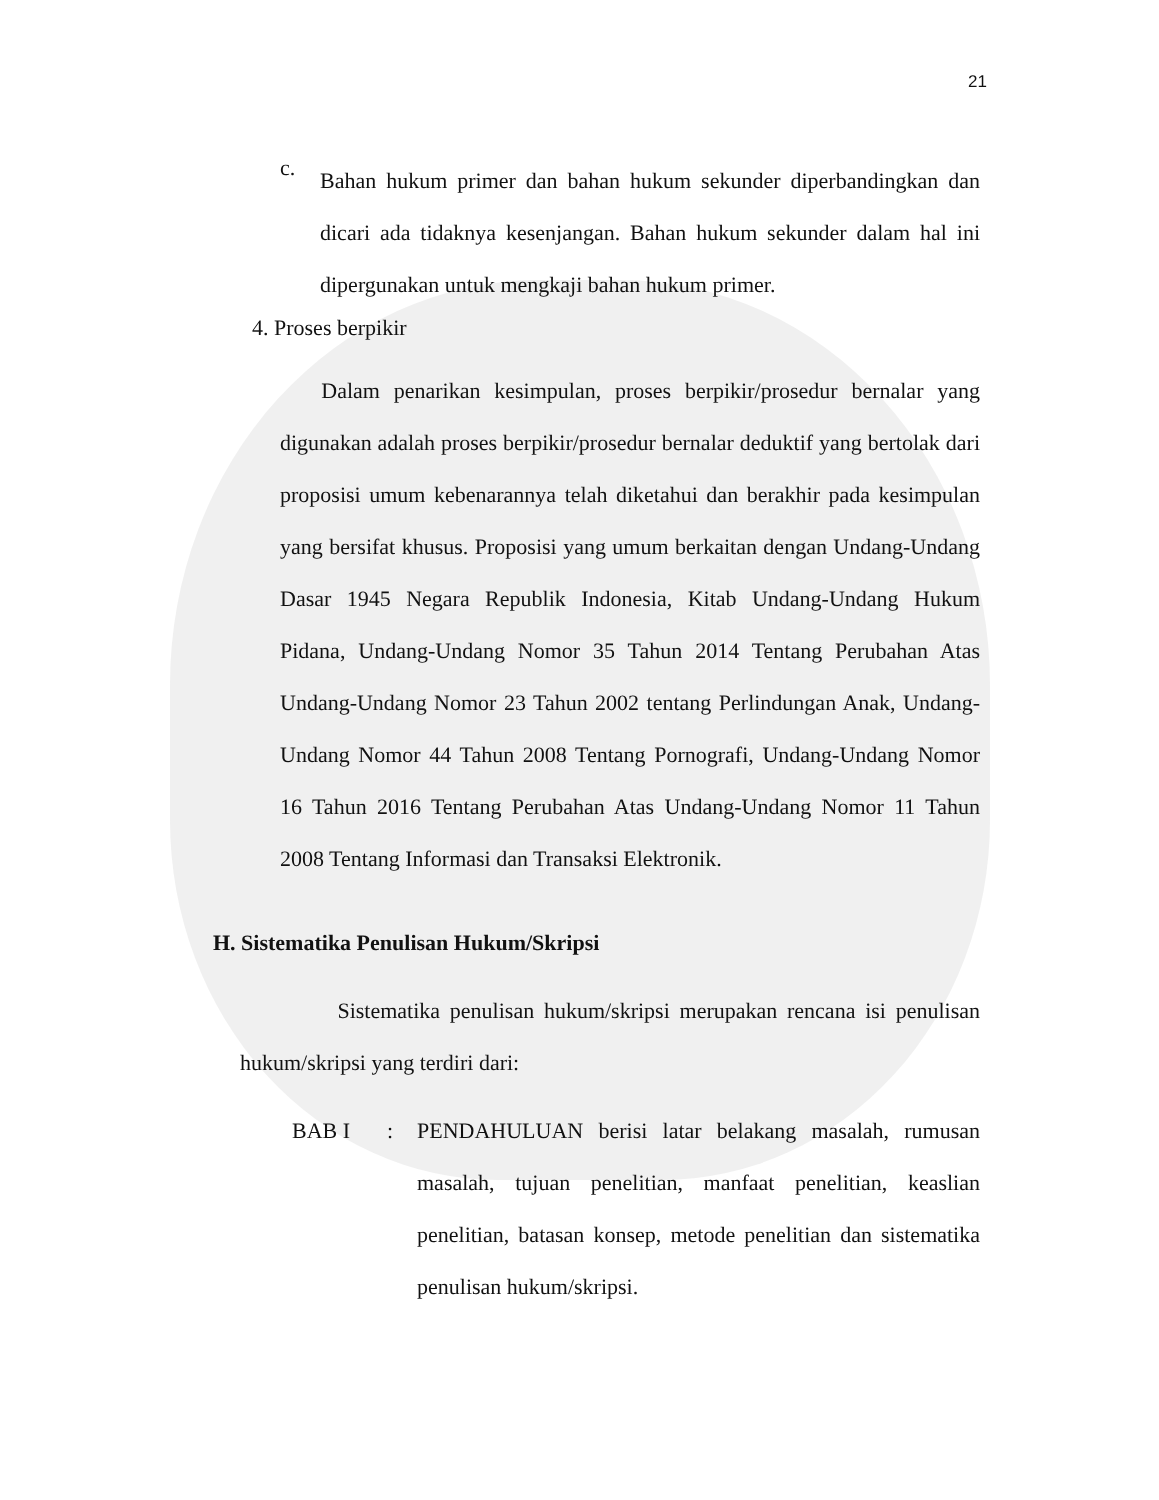21
c.
Bahan hukum primer dan bahan hukum sekunder diperbandingkan dan dicari ada tidaknya kesenjangan. Bahan hukum sekunder dalam hal ini dipergunakan untuk mengkaji bahan hukum primer.
4. Proses berpikir
Dalam penarikan kesimpulan, proses berpikir/prosedur bernalar yang digunakan adalah proses berpikir/prosedur bernalar deduktif yang bertolak dari proposisi umum kebenarannya telah diketahui dan berakhir pada kesimpulan yang bersifat khusus. Proposisi yang umum berkaitan dengan Undang-Undang Dasar 1945 Negara Republik Indonesia, Kitab Undang-Undang Hukum Pidana, Undang-Undang Nomor 35 Tahun 2014 Tentang Perubahan Atas Undang-Undang Nomor 23 Tahun 2002 tentang Perlindungan Anak, Undang-Undang Nomor 44 Tahun 2008 Tentang Pornografi, Undang-Undang Nomor 16 Tahun 2016 Tentang Perubahan Atas Undang-Undang Nomor 11 Tahun 2008 Tentang Informasi dan Transaksi Elektronik.
H. Sistematika Penulisan Hukum/Skripsi
Sistematika penulisan hukum/skripsi merupakan rencana isi penulisan hukum/skripsi yang terdiri dari:
BAB I: PENDAHULUAN berisi latar belakang masalah, rumusan masalah, tujuan penelitian, manfaat penelitian, keaslian penelitian, batasan konsep, metode penelitian dan sistematika penulisan hukum/skripsi.